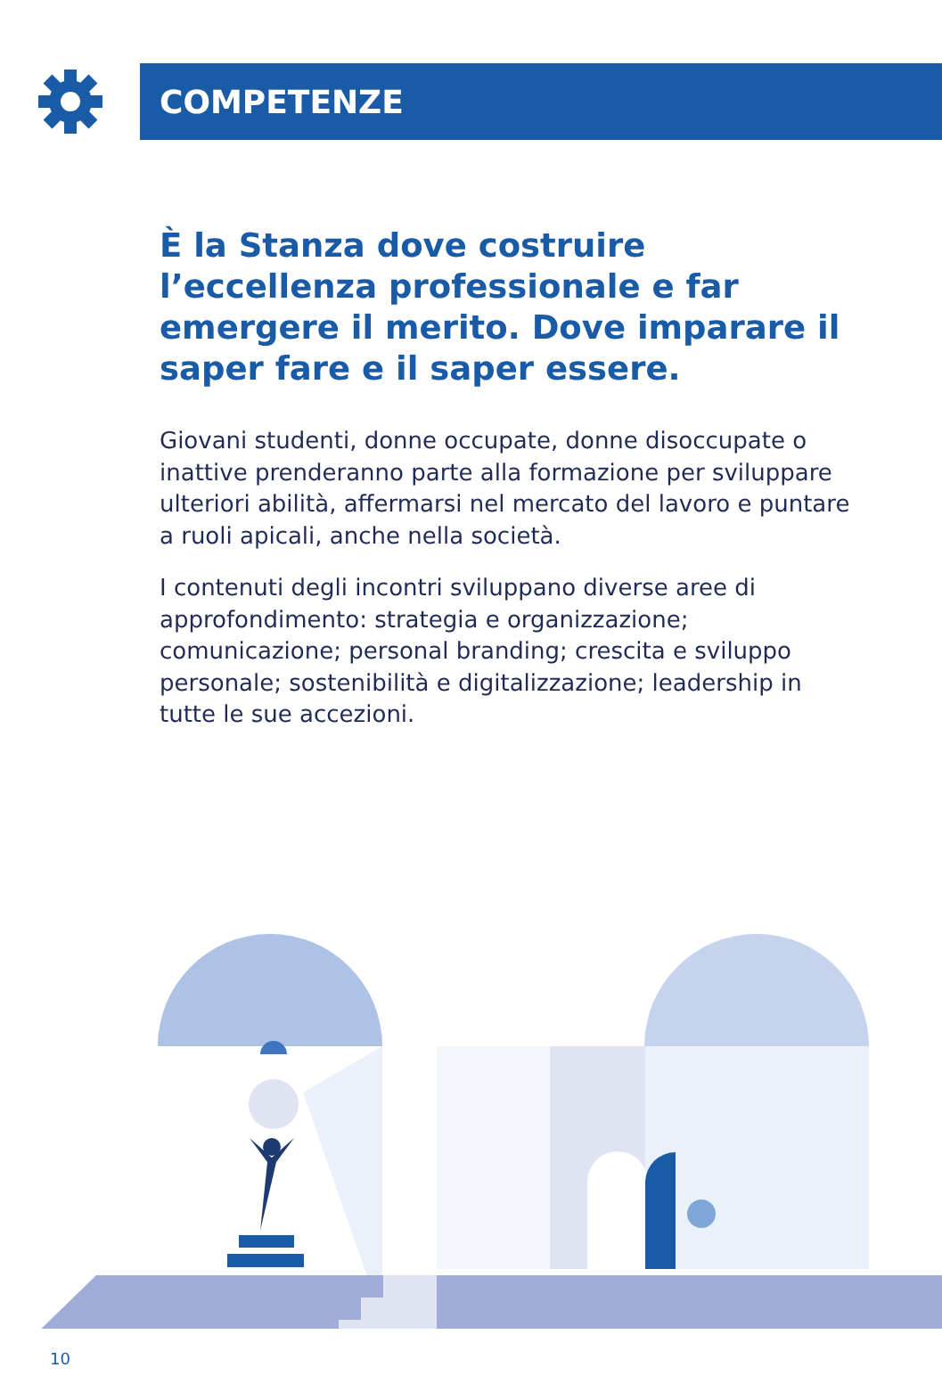COMPETENZE
È la Stanza dove costruire l’eccellenza professionale e far emergere il merito. Dove imparare il saper fare e il saper essere.
Giovani studenti, donne occupate, donne disoccupate o inattive prenderanno parte alla formazione per sviluppare ulteriori abilità, affermarsi nel mercato del lavoro e puntare a ruoli apicali, anche nella società.
I contenuti degli incontri sviluppano diverse aree di approfondimento: strategia e organizzazione; comunicazione; personal branding; crescita e sviluppo personale; sostenibilità e digitalizzazione; leadership in tutte le sue accezioni.
10